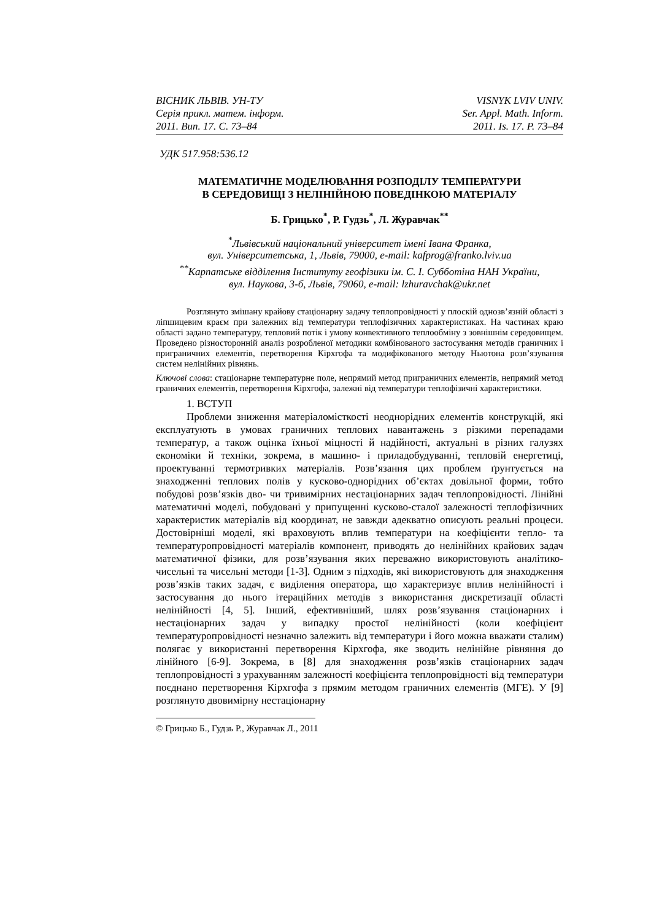ВІСНИК ЛЬВІВ. УН-ТУ
Серія прикл. матем. інформ.
2011. Вип. 17. С. 73–84
VISNYK LVIV UNIV.
Ser. Appl. Math. Inform.
2011. Is. 17. P. 73–84
УДК 517.958:536.12
МАТЕМАТИЧНЕ МОДЕЛЮВАННЯ РОЗПОДІЛУ ТЕМПЕРАТУРИ
В СЕРЕДОВИЩІ З НЕЛІНІЙНОЮ ПОВЕДІНКОЮ МАТЕРІАЛУ
Б. Грицько<sup>*</sup>, Р. Гудзь<sup>*</sup>, Л. Журавчак<sup>**</sup>
<sup>*</sup> Львівський національний університет імені Івана Франка,
вул. Університетська, 1, Львів, 79000, e-mail: kafprog@franko.lviv.ua
<sup>**</sup> Карпатське відділення Інституту геофізики ім. С. І. Субботіна НАН України,
вул. Наукова, 3-б, Львів, 79060, e-mail: lzhuravchak@ukr.net
Розглянуто змішану крайову стаціонарну задачу теплопровідності у плоскій однозв’язній області з ліпшицевим краєм при залежних від температури теплофізичних характеристиках. На частинах краю області задано температуру, тепловий потік і умову конвективного теплообміну з зовнішнім середовищем. Проведено різносторонній аналіз розробленої методики комбінованого застосування методів граничних і приграничних елементів, перетворення Кірхгофа та модифікованого методу Ньютона розв’язування систем нелінійних рівнянь.
Ключові слова: стаціонарне температурне поле, непрямий метод приграничних елементів, непрямий метод граничних елементів, перетворення Кірхгофа, залежні від температури теплофізичні характеристики.
1. ВСТУП
Проблеми зниження матеріаломісткості неоднорідних елементів конструкцій, які експлуатують в умовах граничних теплових навантажень з різкими перепадами температур, а також оцінка їхньої міцності й надійності, актуальні в різних галузях економіки й техніки, зокрема, в машино- і приладобудуванні, тепловій енергетиці, проектуванні термотривких матеріалів. Розв’язання цих проблем ґрунтується на знаходженні теплових полів у кусково-однорідних об’єктах довільної форми, тобто побудові розв’язків дво- чи тривимірних нестаціонарних задач теплопровідності. Лінійні математичні моделі, побудовані у припущенні кусково-сталої залежності теплофізичних характеристик матеріалів від координат, не завжди адекватно описують реальні процеси. Достовірніші моделі, які враховують вплив температури на коефіцієнти тепло- та температуропровідності матеріалів компонент, приводять до нелінійних крайових задач математичної фізики, для розв’язування яких переважно використовують аналітико-чисельні та чисельні методи [1-3]. Одним з підходів, які використовують для знаходження розв’язків таких задач, є виділення оператора, що характеризує вплив нелінійності і застосування до нього ітераційних методів з використання дискретизації області нелінійності [4, 5]. Інший, ефективніший, шлях розв’язування стаціонарних і нестаціонарних задач у випадку простої нелінійності (коли коефіцієнт температуропровідності незначно залежить від температури і його можна вважати сталим) полягає у використанні перетворення Кірхгофа, яке зводить нелінійне рівняння до лінійного [6-9]. Зокрема, в [8] для знаходження розв’язків стаціонарних задач теплопровідності з урахуванням залежності коефіцієнта теплопровідності від температури поєднано перетворення Кірхгофа з прямим методом граничних елементів (МГЕ). У [9] розглянуто двовимірну нестаціонарну
© Грицько Б., Гудзь Р., Журавчак Л., 2011